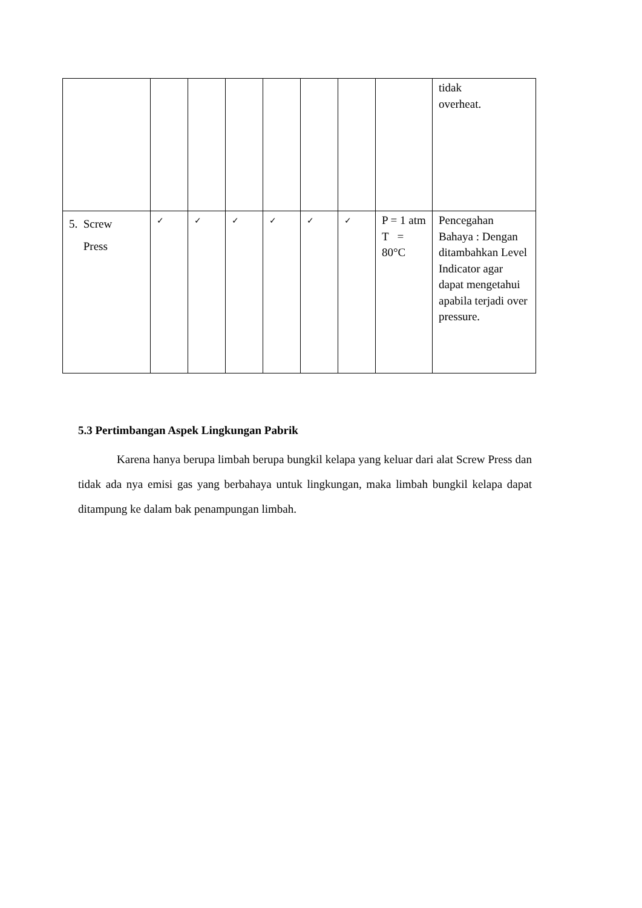| | | | | | | | | tidak overheat. |
| 5. Screw Press | ✓ | ✓ | ✓ | ✓ | ✓ | ✓ | P = 1 atm T = 80°C | Pencegahan Bahaya : Dengan ditambahkan Level Indicator agar dapat mengetahui apabila terjadi over pressure. |
5.3 Pertimbangan Aspek Lingkungan Pabrik
Karena hanya berupa limbah berupa bungkil kelapa yang keluar dari alat Screw Press dan tidak ada nya emisi gas yang berbahaya untuk lingkungan, maka limbah bungkil kelapa dapat ditampung ke dalam bak penampungan limbah.